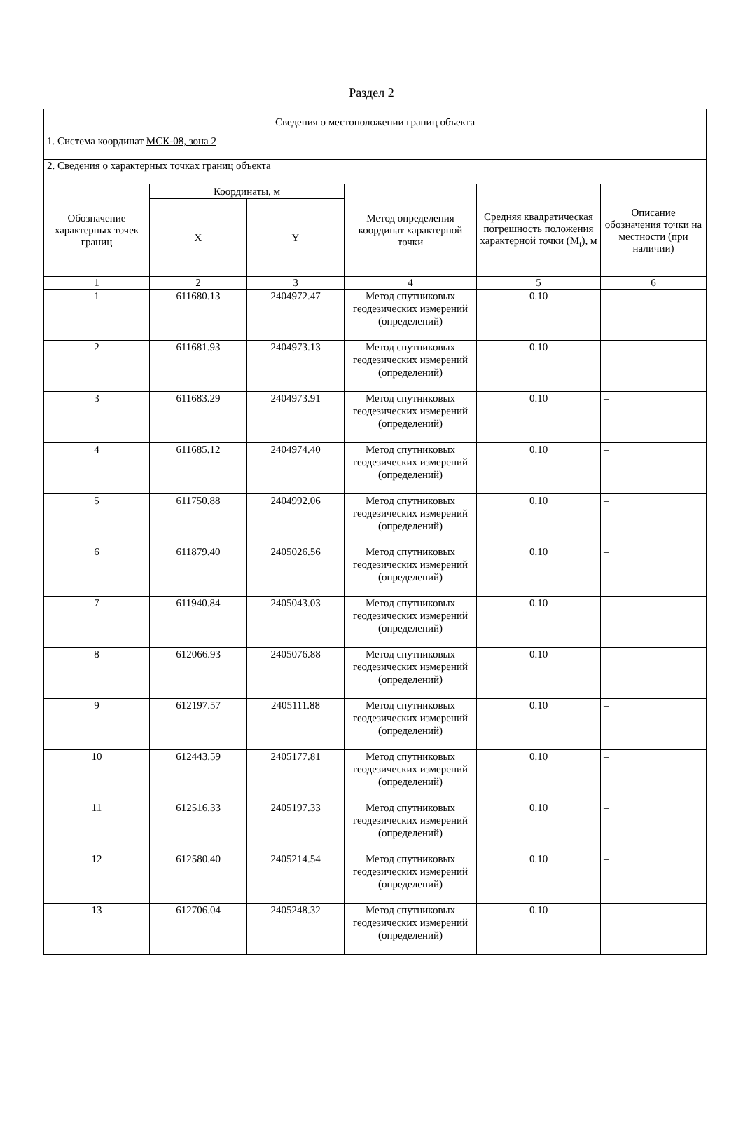Раздел 2
| Сведения о местоположении границ объекта | | | | | |
| 1. Система координат МСК-08, зона 2 | | | | | |
| 2. Сведения о характерных точках границ объекта | | | | | |
| Обозначение характерных точек границ | Координаты, м | | Метод определения координат характерной точки | Средняя квадратическая погрешность положения характерной точки (M<sub>t</sub>), м | Описание обозначения точки на местности (при наличии) |
| | X | Y | | | |
| 1 | 2 | 3 | 4 | 5 | 6 |
| 1 | 611680.13 | 2404972.47 | Метод спутниковых геодезических измерений (определений) | 0.10 | – |
| 2 | 611681.93 | 2404973.13 | Метод спутниковых геодезических измерений (определений) | 0.10 | – |
| 3 | 611683.29 | 2404973.91 | Метод спутниковых геодезических измерений (определений) | 0.10 | – |
| 4 | 611685.12 | 2404974.40 | Метод спутниковых геодезических измерений (определений) | 0.10 | – |
| 5 | 611750.88 | 2404992.06 | Метод спутниковых геодезических измерений (определений) | 0.10 | – |
| 6 | 611879.40 | 2405026.56 | Метод спутниковых геодезических измерений (определений) | 0.10 | – |
| 7 | 611940.84 | 2405043.03 | Метод спутниковых геодезических измерений (определений) | 0.10 | – |
| 8 | 612066.93 | 2405076.88 | Метод спутниковых геодезических измерений (определений) | 0.10 | – |
| 9 | 612197.57 | 2405111.88 | Метод спутниковых геодезических измерений (определений) | 0.10 | – |
| 10 | 612443.59 | 2405177.81 | Метод спутниковых геодезических измерений (определений) | 0.10 | – |
| 11 | 612516.33 | 2405197.33 | Метод спутниковых геодезических измерений (определений) | 0.10 | – |
| 12 | 612580.40 | 2405214.54 | Метод спутниковых геодезических измерений (определений) | 0.10 | – |
| 13 | 612706.04 | 2405248.32 | Метод спутниковых геодезических измерений (определений) | 0.10 | – |